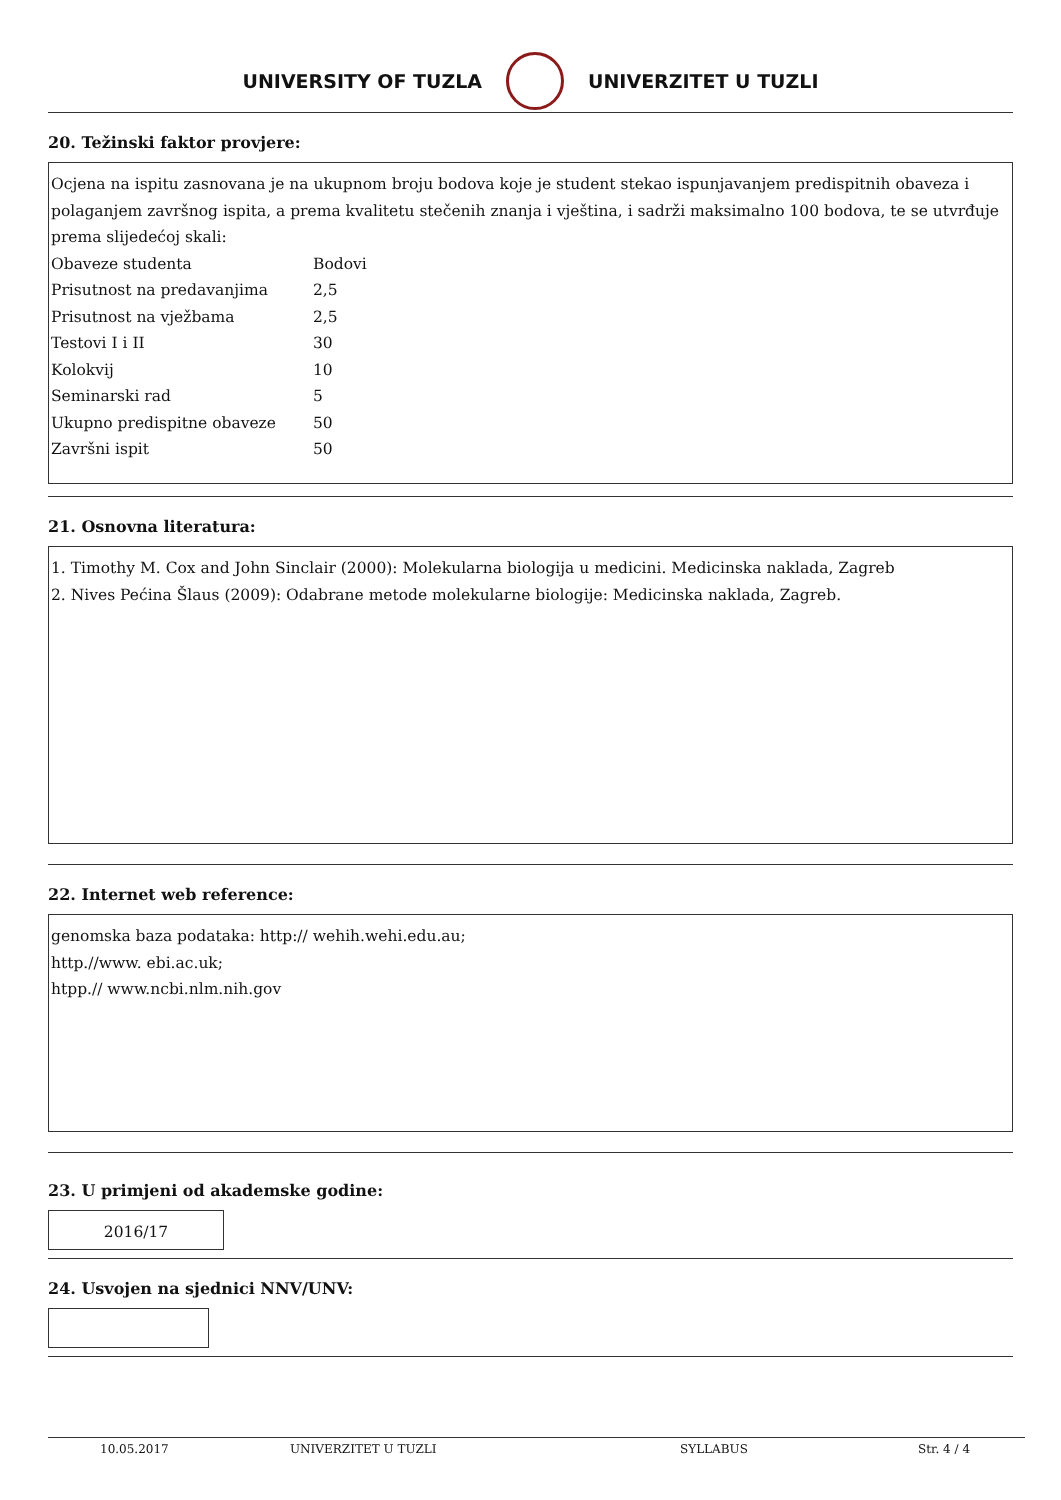UNIVERSITY OF TUZLA UNIVERZITET U TUZLI
20. Težinski faktor provjere:
Ocjena na ispitu zasnovana je na ukupnom broju bodova koje je student stekao ispunjavanjem predispitnih obaveza i polaganjem završnog ispita, a prema kvalitetu stečenih znanja i vještina, i sadrži maksimalno 100 bodova, te se utvrđuje prema slijedećoj skali:
Obaveze studenta Bodovi
Prisutnost na predavanjima 2,5
Prisutnost na vježbama 2,5
Testovi I i II 30
Kolokvij 10
Seminarski rad 5
Ukupno predispitne obaveze 50
Završni ispit 50
21. Osnovna literatura:
1. Timothy M. Cox and John Sinclair (2000): Molekularna biologija u medicini. Medicinska naklada, Zagreb
2. Nives Pećina Šlaus (2009): Odabrane metode molekularne biologije: Medicinska naklada, Zagreb.
22. Internet web reference:
genomska baza podataka: http:// wehih.wehi.edu.au;
http.//www. ebi.ac.uk;
htpp.// www.ncbi.nlm.nih.gov
23. U primjeni od akademske godine:
2016/17
24. Usvojen na sjednici NNV/UNV:
10.05.2017 UNIVERZITET U TUZLI SYLLABUS Str. 4 / 4